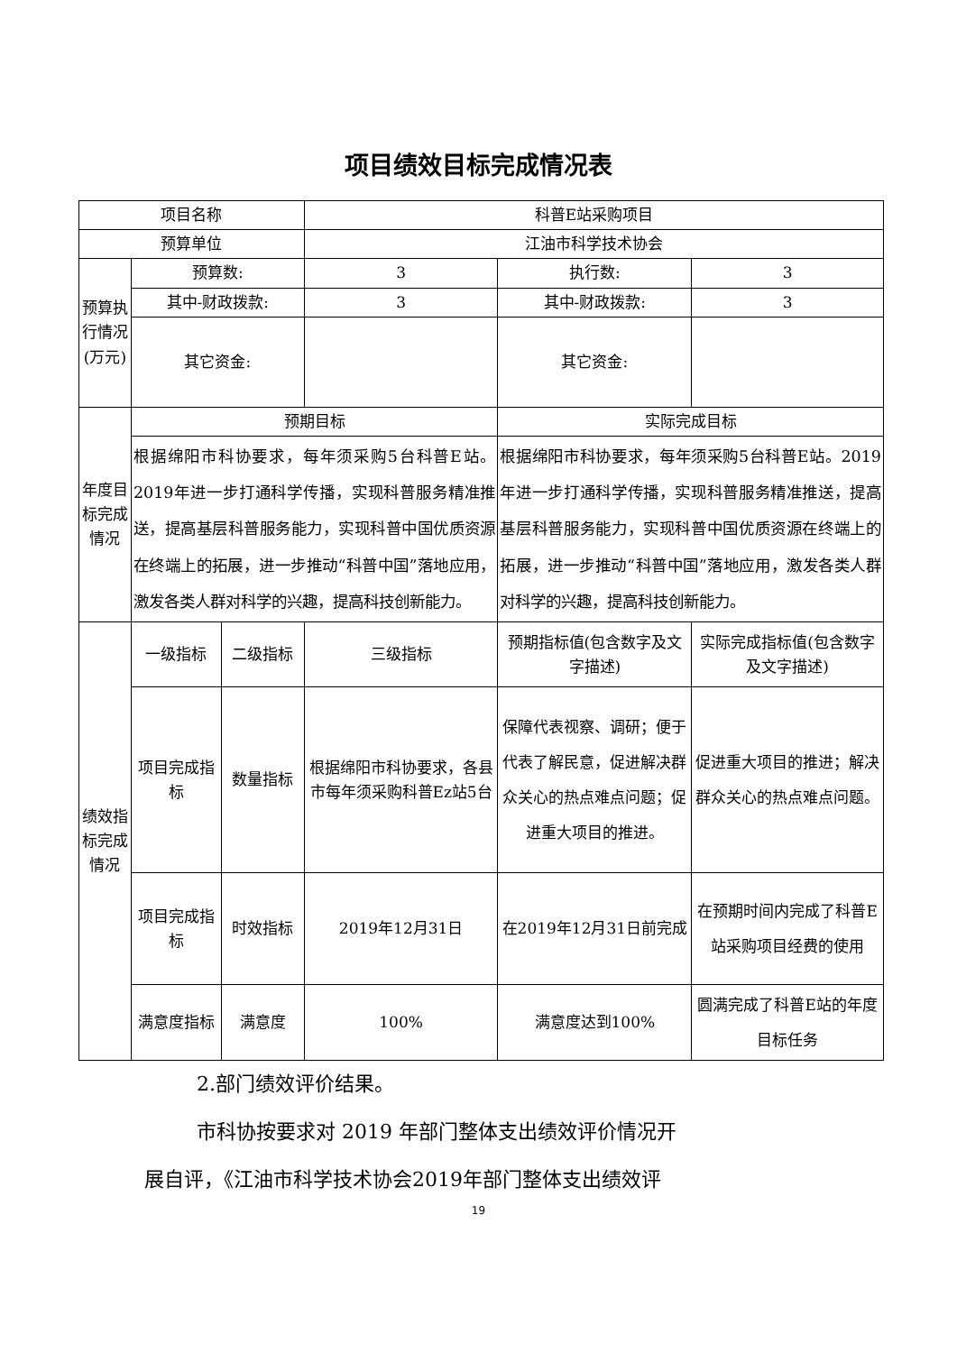项目绩效目标完成情况表
| 项目名称 | | | 科普E站采购项目 | | |
| 预算单位 | | | 江油市科学技术协会 | | |
| 预算执行情况(万元) | 预算数: | | 3 | 执行数: | 3 |
| | 其中-财政拨款: | | 3 | 其中-财政拨款: | 3 |
| | 其它资金: | | | 其它资金: | |
| 年度目标完成情况 | 预期目标 | | | 实际完成目标 | |
| | 根据绵阳市科协要求，每年须采购5台科普E站。2019年进一步打通科学传播，实现科普服务精准推送，提高基层科普服务能力，实现科普中国优质资源在终端上的拓展，进一步推动“科普中国”落地应用，激发各类人群对科学的兴趣，提高科技创新能力。 | | | 根据绵阳市科协要求，每年须采购5台科普E站。2019年进一步打通科学传播，实现科普服务精准推送，提高基层科普服务能力，实现科普中国优质资源在终端上的拓展，进一步推动“科普中国”落地应用，激发各类人群对科学的兴趣，提高科技创新能力。 | |
| 绩效指标完成情况 | 一级指标 | 二级指标 | 三级指标 | 预期指标值(包含数字及文字描述) | 实际完成指标值(包含数字及文字描述) |
| | 项目完成指标 | 数量指标 | 根据绵阳市科协要求，各县市每年须采购科普Ez站5台 | 保障代表视察、调研；便于代表了解民意，促进解决群众关心的热点难点问题；促进重大项目的推进。 | 促进重大项目的推进；解决群众关心的热点难点问题。 |
| | 项目完成指标 | 时效指标 | 2019年12月31日 | 在2019年12月31日前完成 | 在预期时间内完成了科普E站采购项目经费的使用 |
| | 满意度指标 | 满意度 | 100% | 满意度达到100% | 圆满完成了科普E站的年度目标任务 |
2.部门绩效评价结果。
市科协按要求对 2019 年部门整体支出绩效评价情况开
展自评，《江油市科学技术协会2019年部门整体支出绩效评
19